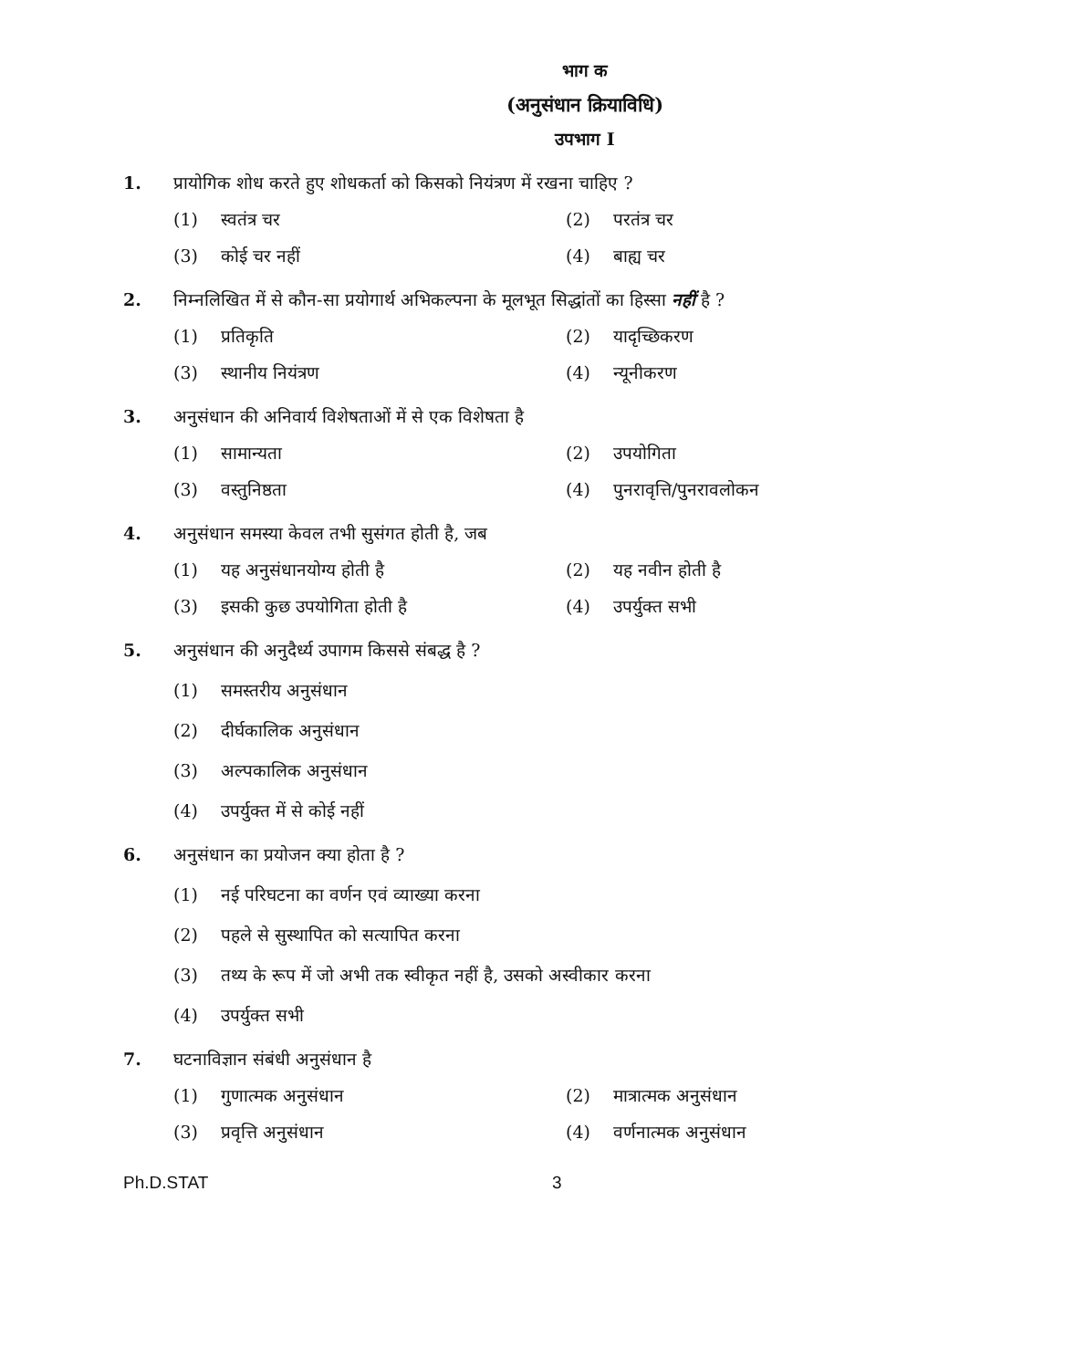भाग क
(अनुसंधान क्रियाविधि)
उपभाग I
1. प्रायोगिक शोध करते हुए शोधकर्ता को किसको नियंत्रण में रखना चाहिए ?
(1) स्वतंत्र चर
(2) परतंत्र चर
(3) कोई चर नहीं
(4) बाह्य चर
2. निम्नलिखित में से कौन-सा प्रयोगार्थ अभिकल्पना के मूलभूत सिद्धांतों का हिस्सा नहीं है ?
(1) प्रतिकृति
(2) यादृच्छिकरण
(3) स्थानीय नियंत्रण
(4) न्यूनीकरण
3. अनुसंधान की अनिवार्य विशेषताओं में से एक विशेषता है
(1) सामान्यता
(2) उपयोगिता
(3) वस्तुनिष्ठता
(4) पुनरावृत्ति/पुनरावलोकन
4. अनुसंधान समस्या केवल तभी सुसंगत होती है, जब
(1) यह अनुसंधानयोग्य होती है
(2) यह नवीन होती है
(3) इसकी कुछ उपयोगिता होती है
(4) उपर्युक्त सभी
5. अनुसंधान की अनुदैर्ध्य उपागम किससे संबद्ध है ?
(1) समस्तरीय अनुसंधान
(2) दीर्घकालिक अनुसंधान
(3) अल्पकालिक अनुसंधान
(4) उपर्युक्त में से कोई नहीं
6. अनुसंधान का प्रयोजन क्या होता है ?
(1) नई परिघटना का वर्णन एवं व्याख्या करना
(2) पहले से सुस्थापित को सत्यापित करना
(3) तथ्य के रूप में जो अभी तक स्वीकृत नहीं है, उसको अस्वीकार करना
(4) उपर्युक्त सभी
7. घटनाविज्ञान संबंधी अनुसंधान है
(1) गुणात्मक अनुसंधान
(2) मात्रात्मक अनुसंधान
(3) प्रवृत्ति अनुसंधान
(4) वर्णनात्मक अनुसंधान
Ph.D.STAT 3